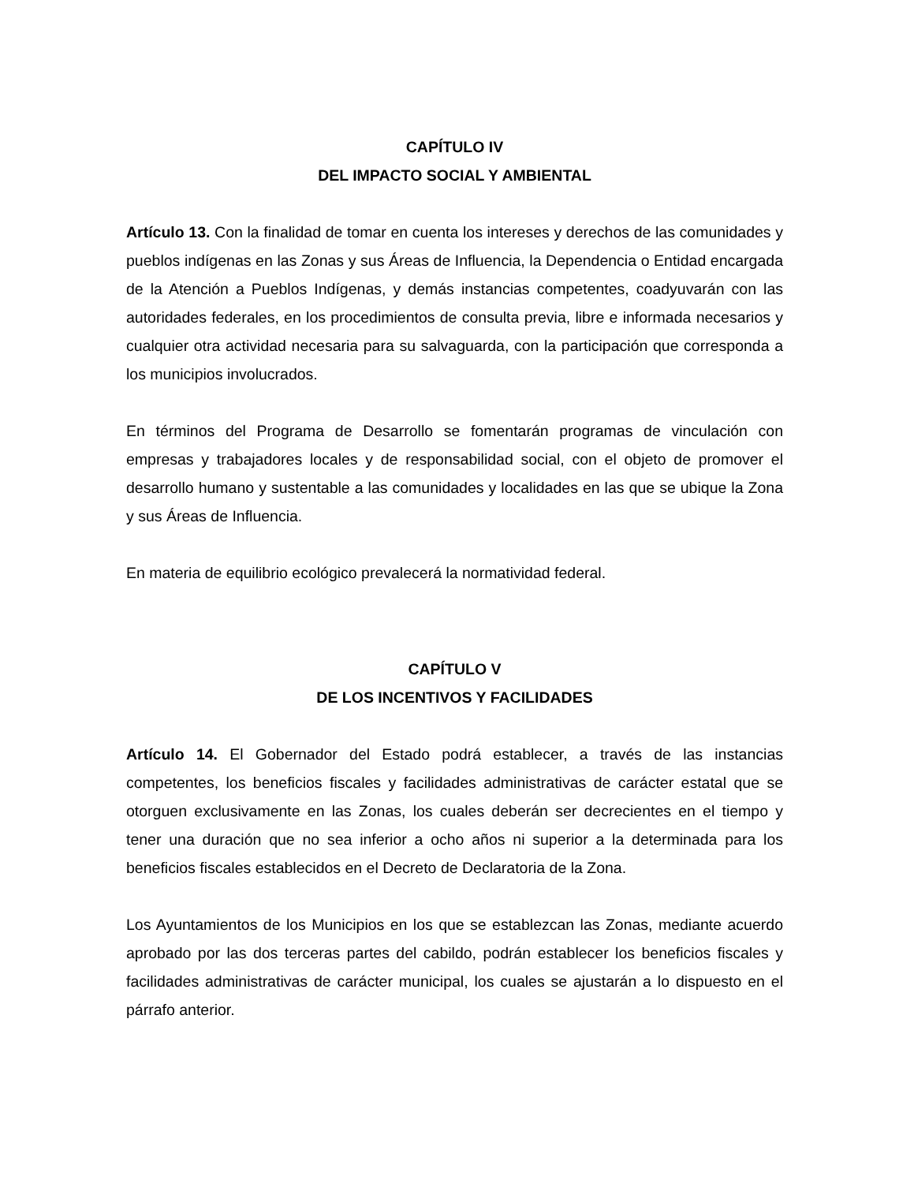CAPÍTULO IV
DEL IMPACTO SOCIAL Y AMBIENTAL
Artículo 13. Con la finalidad de tomar en cuenta los intereses y derechos de las comunidades y pueblos indígenas en las Zonas y sus Áreas de Influencia, la Dependencia o Entidad encargada de la Atención a Pueblos Indígenas, y demás instancias competentes, coadyuvarán con las autoridades federales, en los procedimientos de consulta previa, libre e informada necesarios y cualquier otra actividad necesaria para su salvaguarda, con la participación que corresponda a los municipios involucrados.
En términos del Programa de Desarrollo se fomentarán programas de vinculación con empresas y trabajadores locales y de responsabilidad social, con el objeto de promover el desarrollo humano y sustentable a las comunidades y localidades en las que se ubique la Zona y sus Áreas de Influencia.
En materia de equilibrio ecológico prevalecerá la normatividad federal.
CAPÍTULO V
DE LOS INCENTIVOS Y FACILIDADES
Artículo 14. El Gobernador del Estado podrá establecer, a través de las instancias competentes, los beneficios fiscales y facilidades administrativas de carácter estatal que se otorguen exclusivamente en las Zonas, los cuales deberán ser decrecientes en el tiempo y tener una duración que no sea inferior a ocho años ni superior a la determinada para los beneficios fiscales establecidos en el Decreto de Declaratoria de la Zona.
Los Ayuntamientos de los Municipios en los que se establezcan las Zonas, mediante acuerdo aprobado por las dos terceras partes del cabildo, podrán establecer los beneficios fiscales y facilidades administrativas de carácter municipal, los cuales se ajustarán a lo dispuesto en el párrafo anterior.